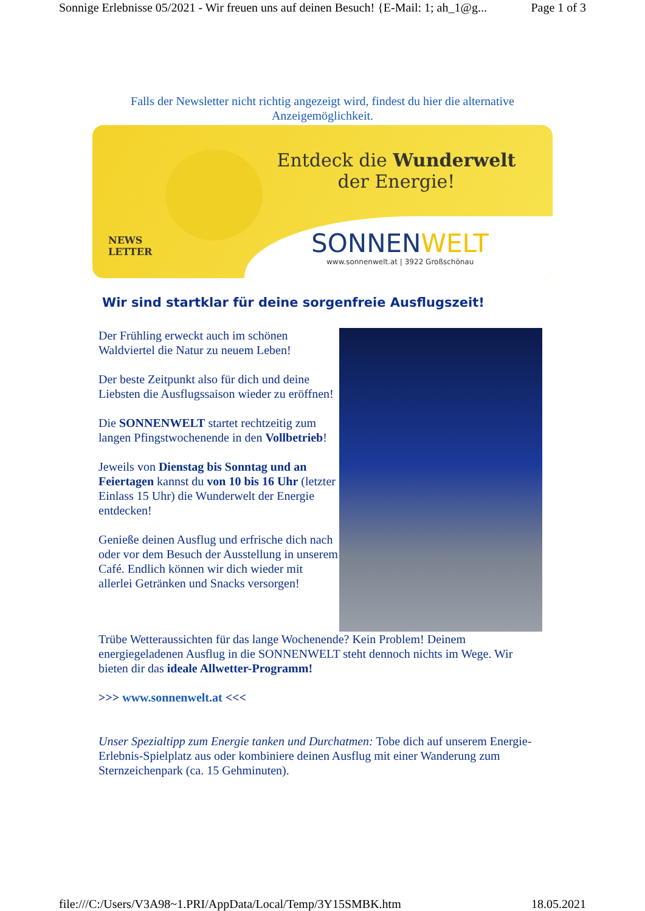Sonnige Erlebnisse 05/2021 - Wir freuen uns auf deinen Besuch! {E-Mail: 1; ah_1@g... Page 1 of 3
Falls der Newsletter nicht richtig angezeigt wird, findest du hier die alternative
Anzeigemöglichkeit.
Entdeck die Wunderwelt
der Energie!
NEWS
LETTER
SONNENWELT
www.sonnenwelt.at | 3922 Großschönau
Wir sind startklar für deine sorgenfreie Ausflugszeit!
Der Frühling erweckt auch im schönen Waldviertel die Natur zu neuem Leben!
Der beste Zeitpunkt also für dich und deine Liebsten die Ausflugssaison wieder zu eröffnen!
Die SONNENWELT startet rechtzeitig zum langen Pfingstwochenende in den Vollbetrieb!
Jeweils von Dienstag bis Sonntag und an Feiertagen kannst du von 10 bis 16 Uhr (letzter Einlass 15 Uhr) die Wunderwelt der Energie entdecken!
Genieße deinen Ausflug und erfrische dich nach oder vor dem Besuch der Ausstellung in unserem Café. Endlich können wir dich wieder mit allerlei Getränken und Snacks versorgen!
Trübe Wetteraussichten für das lange Wochenende? Kein Problem! Deinem energiegeladenen Ausflug in die SONNENWELT steht dennoch nichts im Wege. Wir bieten dir das ideale Allwetter-Programm!
>>> www.sonnenwelt.at <<<
Unser Spezialtipp zum Energie tanken und Durchatmen: Tobe dich auf unserem Energie-Erlebnis-Spielplatz aus oder kombiniere deinen Ausflug mit einer Wanderung zum Sternzeichenpark (ca. 15 Gehminuten).
file:///C:/Users/V3A98~1.PRI/AppData/Local/Temp/3Y15SMBK.htm 18.05.2021